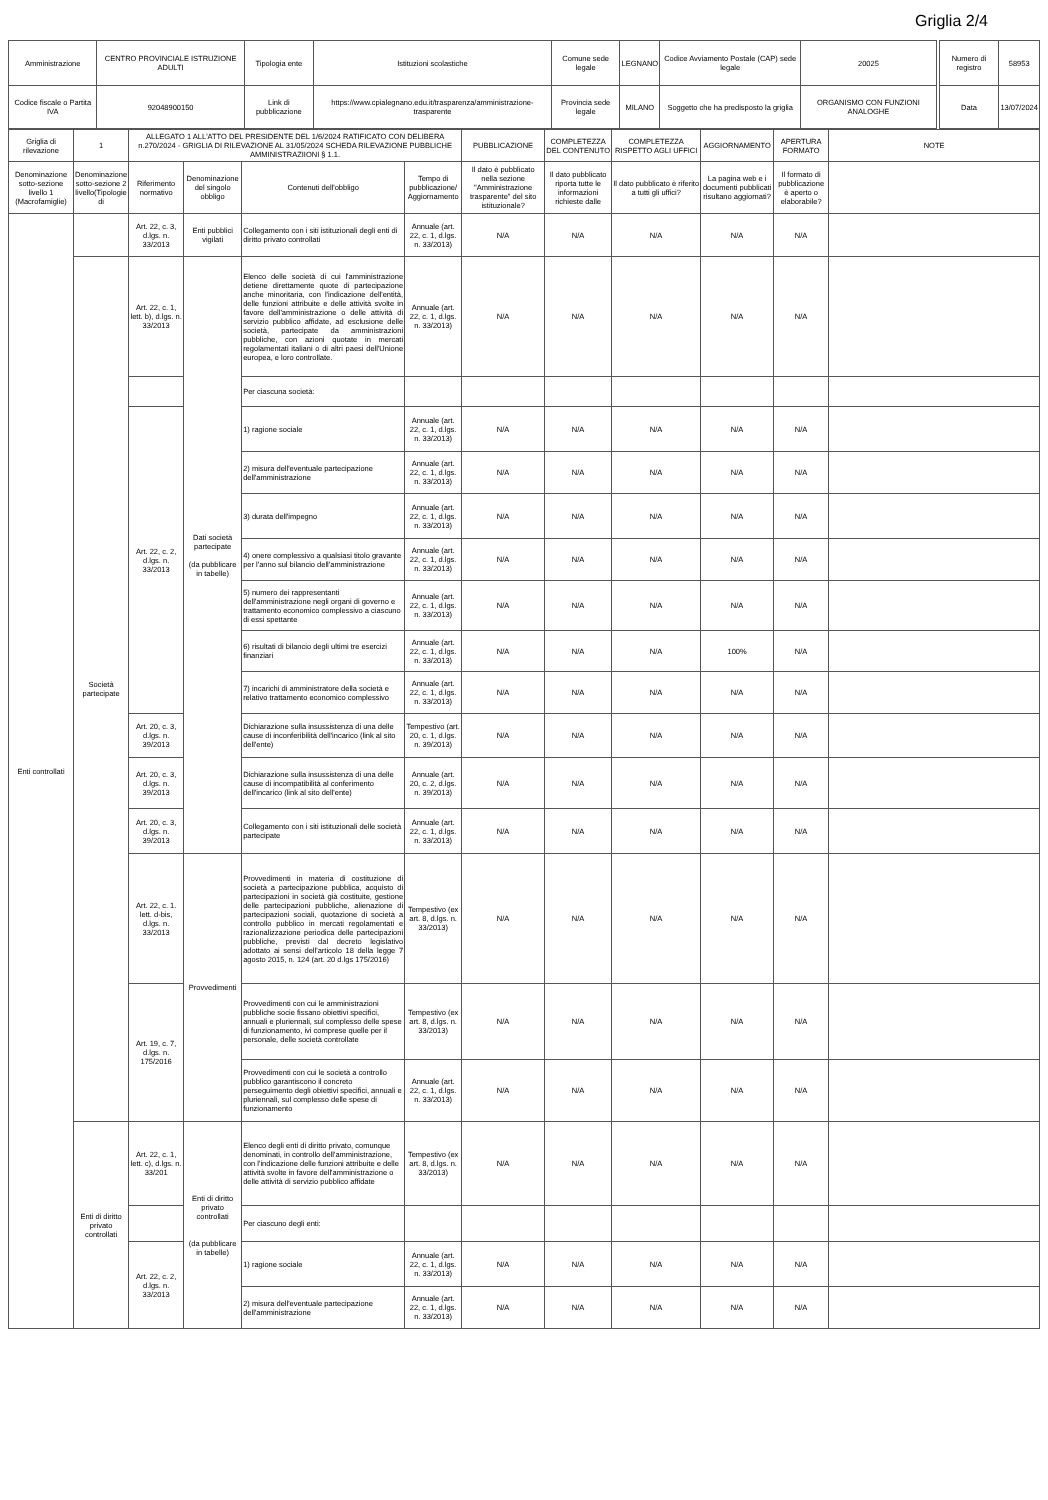Griglia 2/4
| Amministrazione | CENTRO PROVINCIALE ISTRUZIONE ADULTI | Tipologia ente | Istituzioni scolastiche | Comune sede legale | LEGNANO | Codice Avviamento Postale (CAP) sede legale | 20025 | | Numero di registro | 58953 |
| Codice fiscale o Partita IVA | 92048900150 | Link di pubblicazione | https://www.cpialegnano.edu.it/trasparenza/amministrazione-trasparente | Provincia sede legale | MILANO | Soggetto che ha predisposto la griglia | ORGANISMO CON FUNZIONI ANALOGHE | | Data | 13/07/2024 |
| Griglia di rilevazione | 1 | ALLEGATO 1 ALL'ATTO DEL PRESIDENTE DEL 1/6/2024 RATIFICATO CON DELIBERA n.270/2024 - GRIGLIA DI RILEVAZIONE AL 31/05/2024 SCHEDA RILEVAZIONE PUBBLICHE AMMINISTRAZIIONI § 1.1. | | | | PUBBLICAZIONE | COMPLETEZZA DEL CONTENUTO | COMPLETEZZA RISPETTO AGLI UFFICI | AGGIORNAMENTO | APERTURA FORMATO | NOTE |
| Denominazione sotto-sezione livello 1 (Macrofamiglie) | Denominazione sotto-sezione 2 livello(Tipologie di | Riferimento normativo | Denominazione del singolo obbligo | Contenuti dell'obbligo | Tempo di pubblicazione/ Aggiornamento | Il dato è pubblicato nella sezione "Amministrazione trasparente" del sito istituzionale? | Il dato pubblicato riporta tutte le informazioni richieste dalle | Il dato pubblicato è riferito a tutti gli uffici? | La pagina web e i documenti pubblicati risultano aggiornati? | Il formato di pubblicazione è aperto o elaborabile? | |
| Enti controllati | | Art. 22, c. 3, d.lgs. n. 33/2013 | Enti pubblici vigilati | Collegamento con i siti istituzionali degli enti di diritto privato controllati | Annuale (art. 22, c. 1, d.lgs. n. 33/2013) | N/A | N/A | N/A | N/A | N/A | |
| | Società partecipate | Art. 22, c. 1, lett. b), d.lgs. n. 33/2013 | Dati società partecipate (da pubblicare in tabelle) | Elenco delle società di cui l'amministrazione detiene direttamente quote di partecipazione anche minoritaria, con l'indicazione dell'entità, delle funzioni attribuite e delle attività svolte in favore dell'amministrazione o delle attività di servizio pubblico affidate, ad esclusione delle società, partecipate da amministrazioni pubbliche, con azioni quotate in mercati regolamentati italiani o di altri paesi dell'Unione europea, e loro controllate. | Annuale (art. 22, c. 1, d.lgs. n. 33/2013) | N/A | N/A | N/A | N/A | N/A | |
| | | | | Per ciascuna società: | | | | | | | |
| | | Art. 22, c. 2, d.lgs. n. 33/2013 | | 1) ragione sociale | Annuale (art. 22, c. 1, d.lgs. n. 33/2013) | N/A | N/A | N/A | N/A | N/A | |
| | | | | 2) misura dell'eventuale partecipazione dell'amministrazione | Annuale (art. 22, c. 1, d.lgs. n. 33/2013) | N/A | N/A | N/A | N/A | N/A | |
| | | | | 3) durata dell'impegno | Annuale (art. 22, c. 1, d.lgs. n. 33/2013) | N/A | N/A | N/A | N/A | N/A | |
| | | | | 4) onere complessivo a qualsiasi titolo gravante per l'anno sul bilancio dell'amministrazione | Annuale (art. 22, c. 1, d.lgs. n. 33/2013) | N/A | N/A | N/A | N/A | N/A | |
| | | | | 5) numero dei rappresentanti dell'amministrazione negli organi di governo e trattamento economico complessivo a ciascuno di essi spettante | Annuale (art. 22, c. 1, d.lgs. n. 33/2013) | N/A | N/A | N/A | N/A | N/A | |
| | | | | 6) risultati di bilancio degli ultimi tre esercizi finanziari | Annuale (art. 22, c. 1, d.lgs. n. 33/2013) | N/A | N/A | N/A | 100% | N/A | |
| | | | | 7) incarichi di amministratore della società e relativo trattamento economico complessivo | Annuale (art. 22, c. 1, d.lgs. n. 33/2013) | N/A | N/A | N/A | N/A | N/A | |
| | | Art. 20, c. 3, d.lgs. n. 39/2013 | | Dichiarazione sulla insussistenza di una delle cause di inconferibilità dell'incarico (link al sito dell'ente) | Tempestivo (art. 20, c. 1, d.lgs. n. 39/2013) | N/A | N/A | N/A | N/A | N/A | |
| | | Art. 20, c. 3, d.lgs. n. 39/2013 | | Dichiarazione sulla insussistenza di una delle cause di incompatibilità al conferimento dell'incarico (link al sito dell'ente) | Annuale (art. 20, c. 2, d.lgs. n. 39/2013) | N/A | N/A | N/A | N/A | N/A | |
| | | Art. 20, c. 3, d.lgs. n. 39/2013 | | Collegamento con i siti istituzionali delle società partecipate | Annuale (art. 22, c. 1, d.lgs. n. 33/2013) | N/A | N/A | N/A | N/A | N/A | |
| | | Art. 22, c. 1. lett. d-bis, d.lgs. n. 33/2013 | Provvedimenti | Provvedimenti in materia di costituzione di società a partecipazione pubblica, acquisto di partecipazioni in società già costituite, gestione delle partecipazioni pubbliche, alienazione di partecipazioni sociali, quotazione di società a controllo pubblico in mercati regolamentati e razionalizzazione periodica delle partecipazioni pubbliche, previsti dal decreto legislativo adottato ai sensi dell'articolo 18 della legge 7 agosto 2015, n. 124 (art. 20 d.lgs 175/2016) | Tempestivo (ex art. 8, d.lgs. n. 33/2013) | N/A | N/A | N/A | N/A | N/A | |
| | | Art. 19, c. 7, d.lgs. n. 175/2016 | | Provvedimenti con cui le amministrazioni pubbliche socie fissano obiettivi specifici, annuali e pluriennali, sul complesso delle spese di funzionamento, ivi comprese quelle per il personale, delle società controllate | Tempestivo (ex art. 8, d.lgs. n. 33/2013) | N/A | N/A | N/A | N/A | N/A | |
| | | | | Provvedimenti con cui le società a controllo pubblico garantiscono il concreto perseguimento degli obiettivi specifici, annuali e pluriennali, sul complesso delle spese di funzionamento | Annuale (art. 22, c. 1, d.lgs. n. 33/2013) | N/A | N/A | N/A | N/A | N/A | |
| | Enti di diritto privato controllati | Art. 22, c. 1, lett. c), d.lgs. n. 33/201 | Enti di diritto privato controllati (da pubblicare in tabelle) | Elenco degli enti di diritto privato, comunque denominati, in controllo dell'amministrazione, con l'indicazione delle funzioni attribuite e delle attività svolte in favore dell'amministrazione o delle attività di servizio pubblico affidate | Tempestivo (ex art. 8, d.lgs. n. 33/2013) | N/A | N/A | N/A | N/A | N/A | |
| | | | | Per ciascuno degli enti: | | | | | | | |
| | | Art. 22, c. 2, d.lgs. n. 33/2013 | | 1) ragione sociale | Annuale (art. 22, c. 1, d.lgs. n. 33/2013) | N/A | N/A | N/A | N/A | N/A | |
| | | | | 2) misura dell'eventuale partecipazione dell'amministrazione | Annuale (art. 22, c. 1, d.lgs. n. 33/2013) | N/A | N/A | N/A | N/A | N/A | |